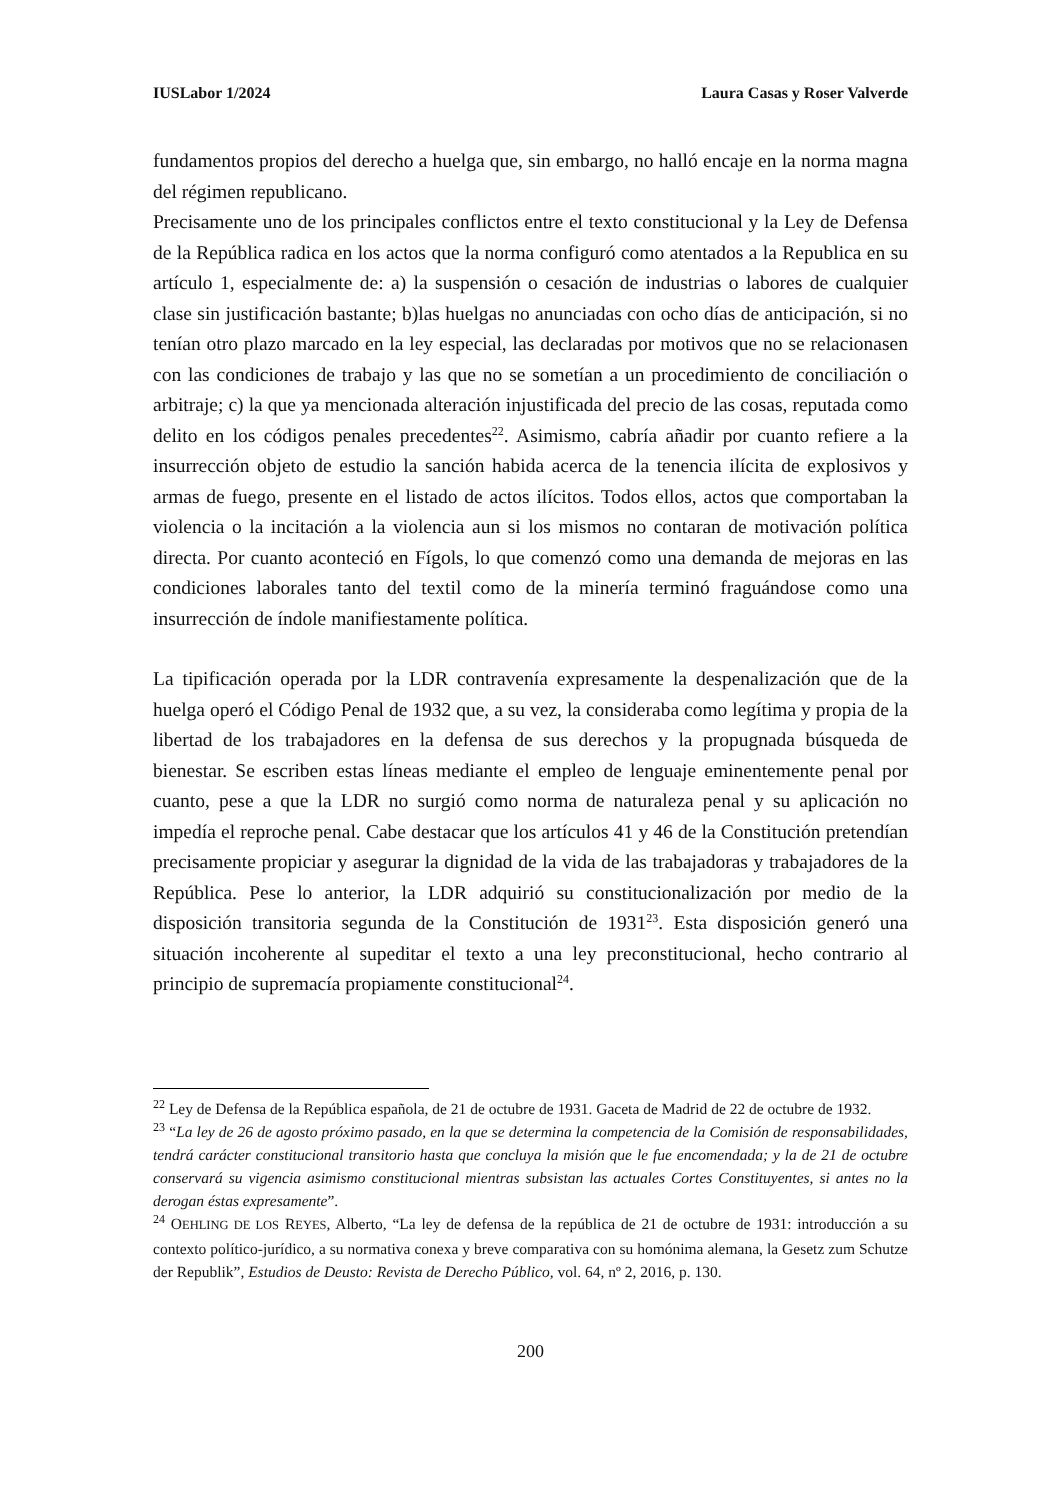IUSLabor 1/2024 Laura Casas y Roser Valverde
fundamentos propios del derecho a huelga que, sin embargo, no halló encaje en la norma magna del régimen republicano.
Precisamente uno de los principales conflictos entre el texto constitucional y la Ley de Defensa de la República radica en los actos que la norma configuró como atentados a la Republica en su artículo 1, especialmente de: a) la suspensión o cesación de industrias o labores de cualquier clase sin justificación bastante; b)las huelgas no anunciadas con ocho días de anticipación, si no tenían otro plazo marcado en la ley especial, las declaradas por motivos que no se relacionasen con las condiciones de trabajo y las que no se sometían a un procedimiento de conciliación o arbitraje; c) la que ya mencionada alteración injustificada del precio de las cosas, reputada como delito en los códigos penales precedentes<sup>22</sup>. Asimismo, cabría añadir por cuanto refiere a la insurrección objeto de estudio la sanción habida acerca de la tenencia ilícita de explosivos y armas de fuego, presente en el listado de actos ilícitos. Todos ellos, actos que comportaban la violencia o la incitación a la violencia aun si los mismos no contaran de motivación política directa. Por cuanto aconteció en Fígols, lo que comenzó como una demanda de mejoras en las condiciones laborales tanto del textil como de la minería terminó fraguándose como una insurrección de índole manifiestamente política.
La tipificación operada por la LDR contravenía expresamente la despenalización que de la huelga operó el Código Penal de 1932 que, a su vez, la consideraba como legítima y propia de la libertad de los trabajadores en la defensa de sus derechos y la propugnada búsqueda de bienestar. Se escriben estas líneas mediante el empleo de lenguaje eminentemente penal por cuanto, pese a que la LDR no surgió como norma de naturaleza penal y su aplicación no impedía el reproche penal. Cabe destacar que los artículos 41 y 46 de la Constitución pretendían precisamente propiciar y asegurar la dignidad de la vida de las trabajadoras y trabajadores de la República. Pese lo anterior, la LDR adquirió su constitucionalización por medio de la disposición transitoria segunda de la Constitución de 1931<sup>23</sup>. Esta disposición generó una situación incoherente al supeditar el texto a una ley preconstitucional, hecho contrario al principio de supremacía propiamente constitucional<sup>24</sup>.
<sup>22</sup> Ley de Defensa de la República española, de 21 de octubre de 1931. Gaceta de Madrid de 22 de octubre de 1932.
<sup>23</sup> “La ley de 26 de agosto próximo pasado, en la que se determina la competencia de la Comisión de responsabilidades, tendrá carácter constitucional transitorio hasta que concluya la misión que le fue encomendada; y la de 21 de octubre conservará su vigencia asimismo constitucional mientras subsistan las actuales Cortes Constituyentes, si antes no la derogan éstas expresamente”.
<sup>24</sup> OEHLING DE LOS REYES, Alberto, “La ley de defensa de la república de 21 de octubre de 1931: introducción a su contexto político-jurídico, a su normativa conexa y breve comparativa con su homónima alemana, la Gesetz zum Schutze der Republik”, Estudios de Deusto: Revista de Derecho Público, vol. 64, nº 2, 2016, p. 130.
200